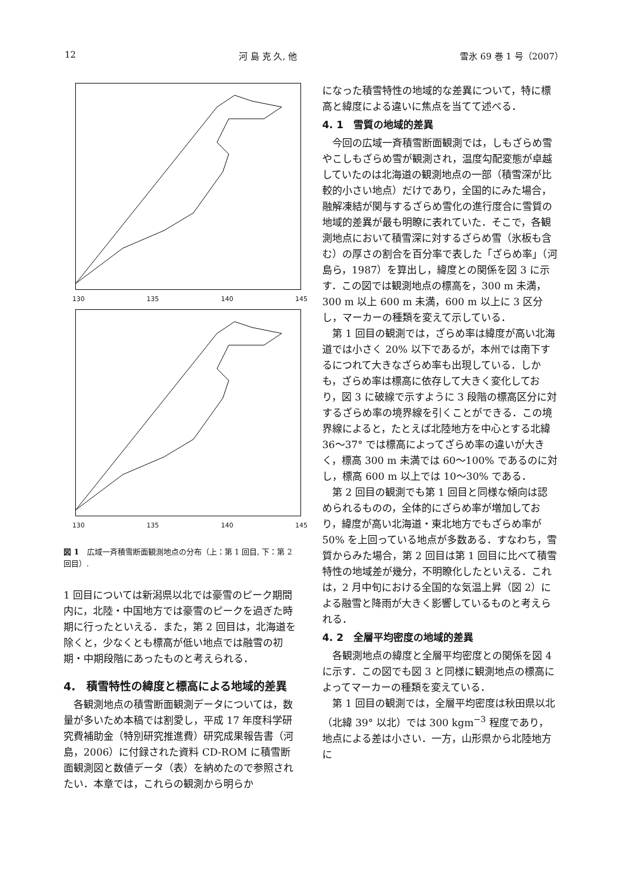12 河 島 克 久, 他 雪氷 69 巻 1 号（2007）
130 135 140 145
130 135 140 145
図 1　広域一斉積雪断面観測地点の分布（上：第 1 回目, 下：第 2 回目）.
1 回目については新潟県以北では豪雪のピーク期間内に，北陸・中国地方では豪雪のピークを過ぎた時期に行ったといえる．また，第 2 回目は，北海道を除くと，少なくとも標高が低い地点では融雪の初期・中期段階にあったものと考えられる．
4.　積雪特性の緯度と標高による地域的差異
各観測地点の積雪断面観測データについては，数量が多いため本稿では割愛し，平成 17 年度科学研究費補助金（特別研究推進費）研究成果報告書（河島，2006）に付録された資料 CD-ROM に積雪断面観測図と数値データ（表）を納めたので参照されたい．本章では，これらの観測から明らか
になった積雪特性の地域的な差異について，特に標高と緯度による違いに焦点を当てて述べる．
4. 1　雪質の地域的差異
今回の広域一斉積雪断面観測では，しもざらめ雪やこしもざらめ雪が観測され，温度勾配変態が卓越していたのは北海道の観測地点の一部（積雪深が比較的小さい地点）だけであり，全国的にみた場合，融解凍結が関与するざらめ雪化の進行度合に雪質の地域的差異が最も明瞭に表れていた．そこで，各観測地点において積雪深に対するざらめ雪（氷板も含む）の厚さの割合を百分率で表した「ざらめ率」（河島ら，1987）を算出し，緯度との関係を図 3 に示す．この図では観測地点の標高を，300 m 未満，300 m 以上 600 m 未満，600 m 以上に 3 区分し，マーカーの種類を変えて示している．
第 1 回目の観測では，ざらめ率は緯度が高い北海道では小さく 20% 以下であるが，本州では南下するにつれて大きなざらめ率も出現している．しかも，ざらめ率は標高に依存して大きく変化しており，図 3 に破線で示すように 3 段階の標高区分に対するざらめ率の境界線を引くことができる．この境界線によると，たとえば北陸地方を中心とする北緯 36〜37° では標高によってざらめ率の違いが大きく，標高 300 m 未満では 60〜100% であるのに対し，標高 600 m 以上では 10〜30% である．
第 2 回目の観測でも第 1 回目と同様な傾向は認められるものの，全体的にざらめ率が増加しており，緯度が高い北海道・東北地方でもざらめ率が 50% を上回っている地点が多数ある．すなわち，雪質からみた場合，第 2 回目は第 1 回目に比べて積雪特性の地域差が幾分，不明瞭化したといえる．これは，2 月中旬における全国的な気温上昇（図 2）による融雪と降雨が大きく影響しているものと考えられる．
4. 2　全層平均密度の地域的差異
各観測地点の緯度と全層平均密度との関係を図 4 に示す．この図でも図 3 と同様に観測地点の標高によってマーカーの種類を変えている．
第 1 回目の観測では，全層平均密度は秋田県以北（北緯 39° 以北）では 300 kgm<sup>−3</sup> 程度であり，地点による差は小さい．一方，山形県から北陸地方に